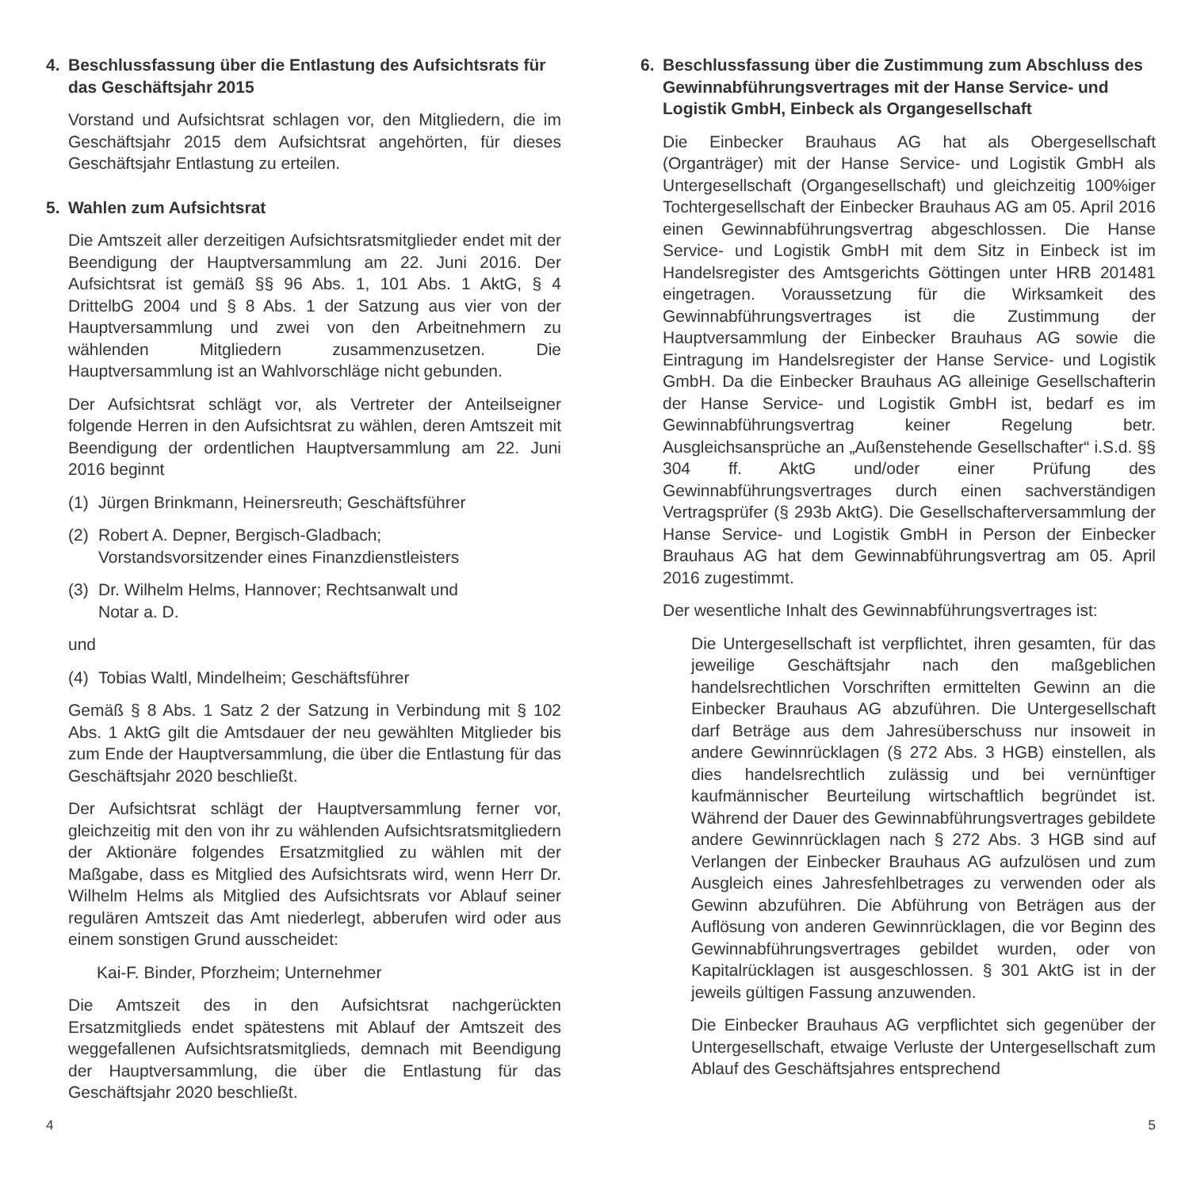4. Beschlussfassung über die Entlastung des Aufsichtsrats für das Geschäftsjahr 2015
Vorstand und Aufsichtsrat schlagen vor, den Mitgliedern, die im Geschäftsjahr 2015 dem Aufsichtsrat angehörten, für dieses Geschäftsjahr Entlastung zu erteilen.
5. Wahlen zum Aufsichtsrat
Die Amtszeit aller derzeitigen Aufsichtsratsmitglieder endet mit der Beendigung der Hauptversammlung am 22. Juni 2016. Der Aufsichtsrat ist gemäß §§ 96 Abs. 1, 101 Abs. 1 AktG, § 4 DrittelbG 2004 und § 8 Abs. 1 der Satzung aus vier von der Hauptversammlung und zwei von den Arbeitnehmern zu wählenden Mitgliedern zusammenzusetzen. Die Hauptversammlung ist an Wahlvorschläge nicht gebunden.
Der Aufsichtsrat schlägt vor, als Vertreter der Anteilseigner folgende Herren in den Aufsichtsrat zu wählen, deren Amtszeit mit Beendigung der ordentlichen Hauptversammlung am 22. Juni 2016 beginnt
(1) Jürgen Brinkmann, Heinersreuth; Geschäftsführer
(2) Robert A. Depner, Bergisch-Gladbach;
Vorstandsvorsitzender eines Finanzdienstleisters
(3) Dr. Wilhelm Helms, Hannover; Rechtsanwalt und
Notar a. D.
und
(4) Tobias Waltl, Mindelheim; Geschäftsführer
Gemäß § 8 Abs. 1 Satz 2 der Satzung in Verbindung mit § 102 Abs. 1 AktG gilt die Amtsdauer der neu gewählten Mitglieder bis zum Ende der Hauptversammlung, die über die Entlastung für das Geschäftsjahr 2020 beschließt.
Der Aufsichtsrat schlägt der Hauptversammlung ferner vor, gleichzeitig mit den von ihr zu wählenden Aufsichtsratsmitgliedern der Aktionäre folgendes Ersatzmitglied zu wählen mit der Maßgabe, dass es Mitglied des Aufsichtsrats wird, wenn Herr Dr. Wilhelm Helms als Mitglied des Aufsichtsrats vor Ablauf seiner regulären Amtszeit das Amt niederlegt, abberufen wird oder aus einem sonstigen Grund ausscheidet:
Kai-F. Binder, Pforzheim; Unternehmer
Die Amtszeit des in den Aufsichtsrat nachgerückten Ersatzmitglieds endet spätestens mit Ablauf der Amtszeit des weggefallenen Aufsichtsratsmitglieds, demnach mit Beendigung der Hauptversammlung, die über die Entlastung für das Geschäftsjahr 2020 beschließt.
6. Beschlussfassung über die Zustimmung zum Abschluss des Gewinnabführungsvertrages mit der Hanse Service- und Logistik GmbH, Einbeck als Organgesellschaft
Die Einbecker Brauhaus AG hat als Obergesellschaft (Organträger) mit der Hanse Service- und Logistik GmbH als Untergesellschaft (Organgesellschaft) und gleichzeitig 100%iger Tochtergesellschaft der Einbecker Brauhaus AG am 05. April 2016 einen Gewinnabführungsvertrag abgeschlossen. Die Hanse Service- und Logistik GmbH mit dem Sitz in Einbeck ist im Handelsregister des Amtsgerichts Göttingen unter HRB 201481 eingetragen. Voraussetzung für die Wirksamkeit des Gewinnabführungsvertrages ist die Zustimmung der Hauptversammlung der Einbecker Brauhaus AG sowie die Eintragung im Handelsregister der Hanse Service- und Logistik GmbH. Da die Einbecker Brauhaus AG alleinige Gesellschafterin der Hanse Service- und Logistik GmbH ist, bedarf es im Gewinnabführungsvertrag keiner Regelung betr. Ausgleichsansprüche an „Außenstehende Gesellschafter“ i.S.d. §§ 304 ff. AktG und/oder einer Prüfung des Gewinnabführungsvertrages durch einen sachverständigen Vertragsprüfer (§ 293b AktG). Die Gesellschafterversammlung der Hanse Service- und Logistik GmbH in Person der Einbecker Brauhaus AG hat dem Gewinnabführungsvertrag am 05. April 2016 zugestimmt.
Der wesentliche Inhalt des Gewinnabführungsvertrages ist:
Die Untergesellschaft ist verpflichtet, ihren gesamten, für das jeweilige Geschäftsjahr nach den maßgeblichen handelsrechtlichen Vorschriften ermittelten Gewinn an die Einbecker Brauhaus AG abzuführen. Die Untergesellschaft darf Beträge aus dem Jahresüberschuss nur insoweit in andere Gewinnrücklagen (§ 272 Abs. 3 HGB) einstellen, als dies handelsrechtlich zulässig und bei vernünftiger kaufmännischer Beurteilung wirtschaftlich begründet ist. Während der Dauer des Gewinnabführungsvertrages gebildete andere Gewinnrücklagen nach § 272 Abs. 3 HGB sind auf Verlangen der Einbecker Brauhaus AG aufzulösen und zum Ausgleich eines Jahresfehlbetrages zu verwenden oder als Gewinn abzuführen. Die Abführung von Beträgen aus der Auflösung von anderen Gewinnrücklagen, die vor Beginn des Gewinnabführungsvertrages gebildet wurden, oder von Kapitalrücklagen ist ausgeschlossen. § 301 AktG ist in der jeweils gültigen Fassung anzuwenden.
Die Einbecker Brauhaus AG verpflichtet sich gegenüber der Untergesellschaft, etwaige Verluste der Untergesellschaft zum Ablauf des Geschäftsjahres entsprechend
4 5